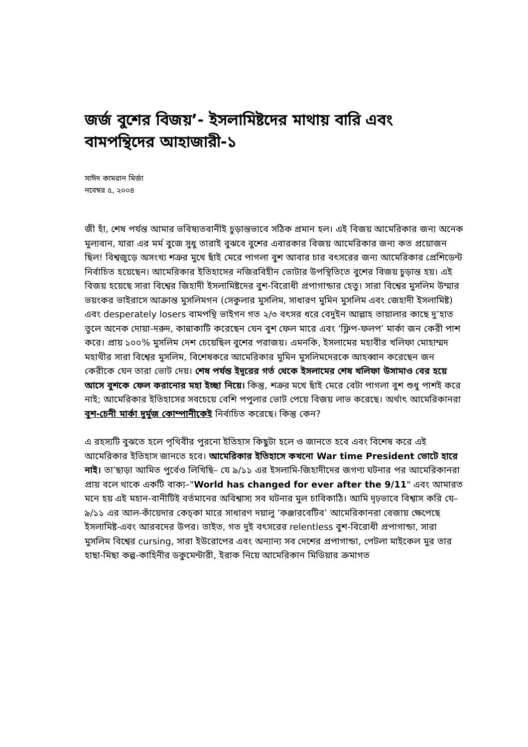জর্জ বুশের বিজয়’- ইসলামিষ্টদের মাথায় বারি এবং বামপন্থিদের আহাজারী-১
সাঈদ কামরান মির্জা
নবেম্বর ৫, ২০০৪
জী হাঁ, শেষ পর্যন্ত আমার ভবিষ্যতবানীই চুড়ান্তভাবে সঠিক প্রমান হল। এই বিজয় আমেরিকার জন্য অনেক মুল্যবান, যারা এর মর্ম বুজে সুধু তারাই বুঝবে বুশের এবারকার বিজয় আমেরিকার জন্য কত প্রয়োজন ছিল! বিশ্বজুড়ে অসংখ্য শত্রুর মুখে ছাঁই মেরে পাগলা বুশ আবার চার বৎসরের জন্য আমেরিকার প্রেশিডেন্ট নির্বাচিত হয়েছেন। আমেরিকার ইতিহাসের নজিরবিহীন ভোটার উপস্থিতিতে বুশের বিজয় চুড়ান্ত হয়। এই বিজয় হয়েছে সারা বিশ্বের জিহাদী ইসলামিষ্টদের বুশ-বিরোধী প্রপাগান্ডার হেতু। সারা বিশ্বের মুসলিম উম্মার ভয়ংকর ভাইরাসে আক্রান্ত মুসলিমগন (সেকুলার মুসলিম, সাধারণ মুমিন মুসলিম এবং জেহাদী ইসলামিষ্ট) এবং desperately losers বামপন্থি ভাইগন গত ২/৩ বৎসর ধরে বেদুইন আল্লাহ তায়ালার কাছে দু’হাত তুলে অনেক দোয়া-দরুদ, কান্নাকাটি করেছেন যেন বুশ ফেল মারে এবং ‘ফ্লিপ-ফলপ’ মার্কা জন কেরী পাশ করে। প্রায় ১০০% মুসলিম দেশ চেয়েছিল বুশের পরাজয়। এমনকি, ইসলামের মহাবীর খলিফা মোহাম্মদ মহাথীর সারা বিশ্বের মুসলিম, বিশেষকরে আমেরিকার মুমিন মুসলিমদেরকে আহব্বান করেছেন জন কেরীকে যেন তারা ভোট দেয়। শেষ পর্যন্ত ইদূরের গর্ত থেকে ইসলামের শেষ খলিফা উসামাও বের হয়ে আসে বুশকে ফেল করানোর মহা ইচ্ছা নিয়ে। কিন্তু, শত্রুর মখে ছাঁই মেরে বেটা পাগলা বুশ শুধু পাশই করে নাই; আমেরিকার ইতিহাসের সবচেয়ে বেশি পপুলার ভোট পেয়ে বিজয় লাভ করেছে। অর্থাৎ আমেরিকানরা বুশ-চেনী মার্কা দুর্মুজ কোম্পানীকেই নির্বাচিত করেছে। কিন্তু কেন?
এ রহস্যটি বুঝতে হলে পৃথিবীর পুরনো ইতিহাস কিছুটা হলে ও জানতে হবে এবং বিশেষ করে এই আমেরিকার ইতিহাস জানতে হবে। আমেরিকার ইতিহাসে কখনো War time President ভোটে হারে নাই। তা’ছাড়া আমিত পুর্বেও লিখিছি– যে ৯/১১ এর ইসলামি-জিহাদীদের জগণ্য ঘটনার পর আমেরিকানরা প্রায় বলে থাকে একটি বাক্য–"World has changed for ever after the 9/11" এবং আমারত মনে হয় এই মহান-বানীটিই বর্তমানের অবিশ্বাস্য সব ঘটনার মুল চাবিকাঠি। আমি দৃঢ়ভাবে বিশ্বাস করি যে–৯/১১ এর আল-কাঁয়েদার কেচ্কা মারে সাধারণ দয়ালু ‘কঞ্জারবেটিব’ আমেরিকানরা বেজায় ক্ষেপেছে ইসলামিষ্ট-এবং আরবদের উপর। তাইত, গত দুই বৎসরের relentless বুশ-বিরোধী প্রপাগান্ডা, সারা মুসলিম বিশ্বের cursing, সারা ইউরোপের এবং অন্যান্য সব দেশের প্রপাগান্ডা, পেটলা মাইকেল মুর তার হাছা-মিছা কল্প-কাহিনীর ডকুমেন্টারী, ইরাক নিয়ে আমেরিকান মিডিয়ার ক্রমাগত